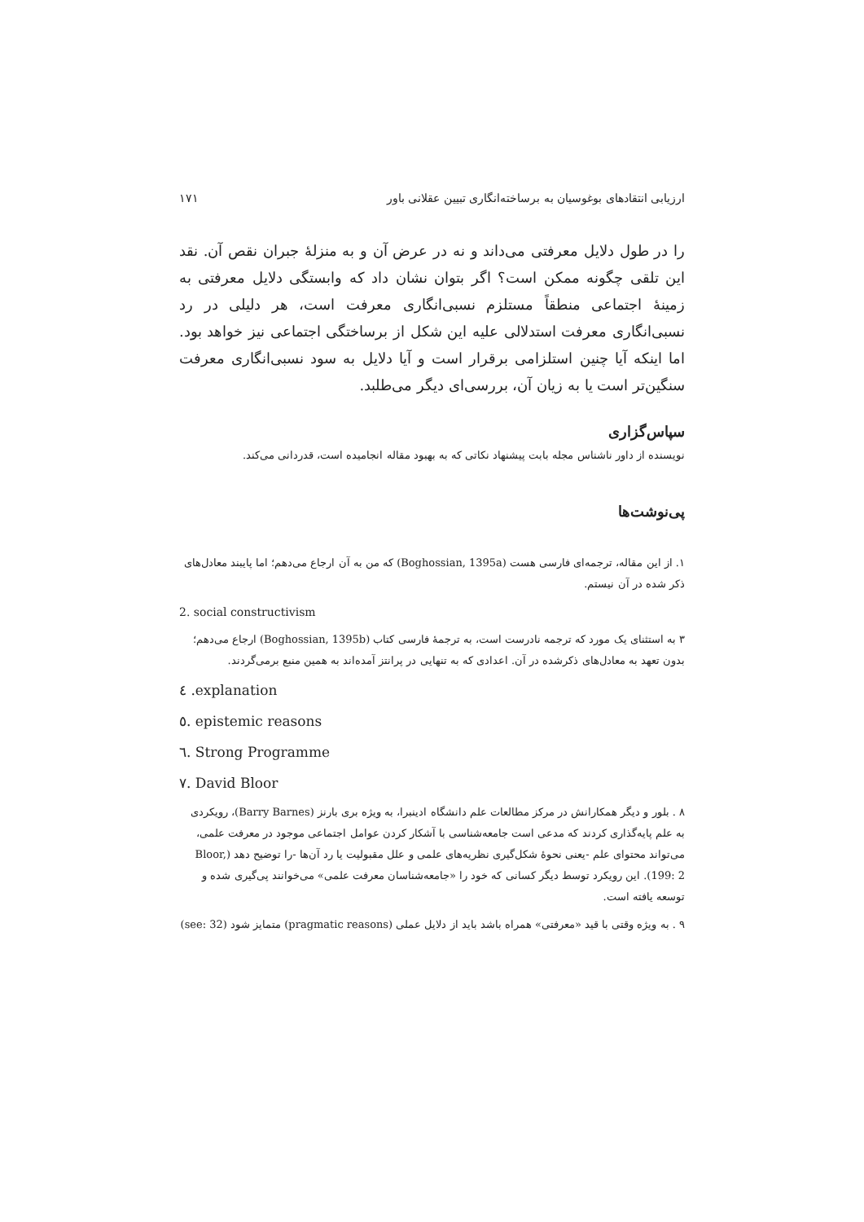ارزیابی انتقادهای بوغوسیان به برساخته‌انگاری تبیین عقلانی باور ۱۷۱
را در طول دلایل معرفتی می‌داند و نه در عرض آن و به منزلهٔ جبران نقص آن. نقد این تلقی چگونه ممکن است؟ اگر بتوان نشان داد که وابستگی دلایل معرفتی به زمینهٔ اجتماعی منطقاً مستلزم نسبی‌انگاری معرفت است، هر دلیلی در رد نسبی‌انگاری معرفت استدلالی علیه این شکل از برساختگی اجتماعی نیز خواهد بود. اما اینکه آیا چنین استلزامی برقرار است و آیا دلایل به سود نسبی‌انگاری معرفت سنگین‌تر است یا به زیان آن، بررسی‌ای دیگر می‌طلبد.
سپاس‌گزاری
نویسنده از داور ناشناس مجله بابت پیشنهاد نکاتی که به بهبود مقاله انجامیده است، قدردانی می‌کند.
پی‌نوشت‌ها
۱. از این مقاله، ترجمه‌ای فارسی هست (Boghossian, 1395a) که من به آن ارجاع می‌دهم؛ اما پایبند معادل‌های ذکر شده در آن نیستم.
2. social constructivism
۳ به استثنای یک مورد که ترجمه نادرست است، به ترجمهٔ فارسی کتاب (Boghossian, 1395b) ارجاع می‌دهم؛ بدون تعهد به معادل‌های ذکرشده در آن. اعدادی که به تنهایی در پرانتز آمده‌اند به همین منبع برمی‌گردند.
٤ .explanation
٥. epistemic reasons
٦. Strong Programme
٧. David Bloor
۸ . بلور و دیگر همکارانش در مرکز مطالعات علم دانشگاه ادینبرا، به ویژه بری بارنز (Barry Barnes)، رویکردی به علم پایه‌گذاری کردند که مدعی است جامعه‌شناسی با آشکار کردن عوامل اجتماعی موجود در معرفت علمی، می‌تواند محتوای علم -یعنی نحوهٔ شکل‌گیری نظریه‌های علمی و علل مقبولیت یا رد آن‌ها -را توضیح دهد (Bloor, 199: 2). این رویکرد توسط دیگر کسانی که خود را «جامعه‌شناسان معرفت علمی» می‌خوانند پی‌گیری شده و توسعه یافته است.
۹ . به ویژه وقتی با قید «معرفتی» همراه باشد باید از دلایل عملی (pragmatic reasons) متمایز شود (see: 32)